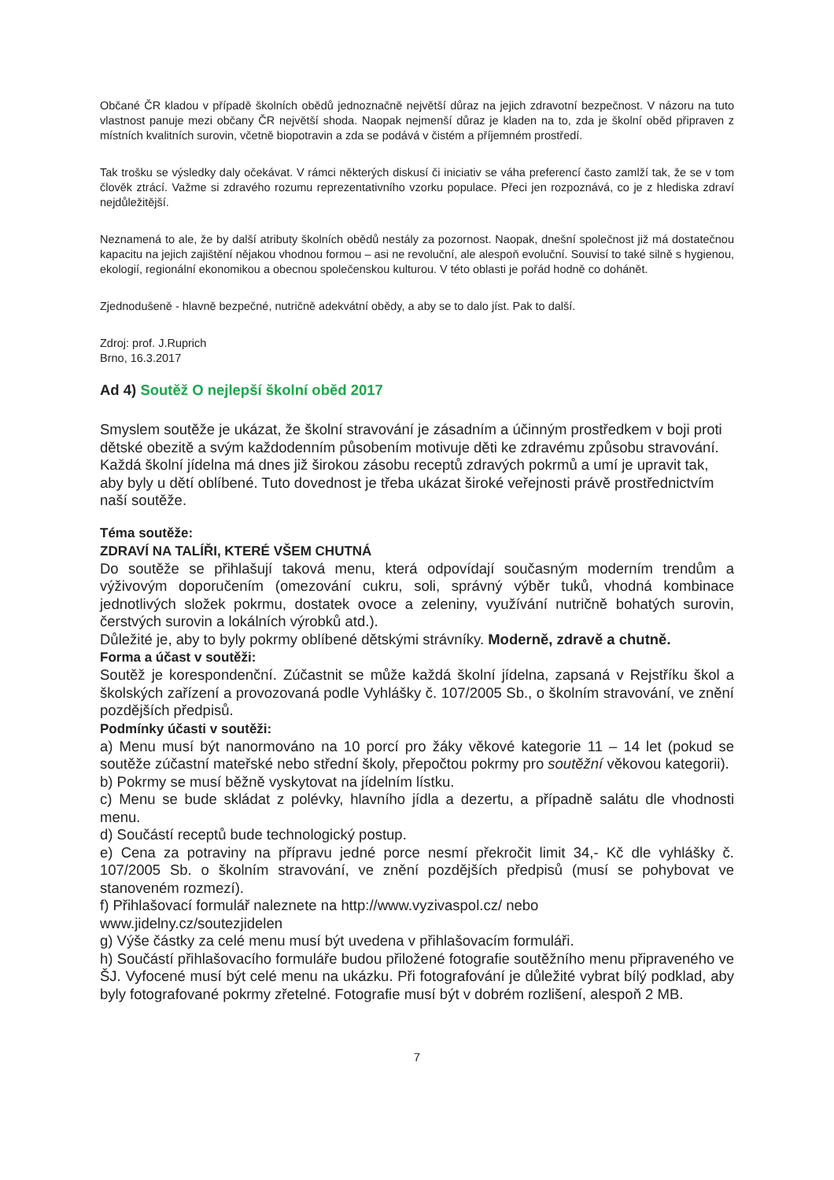Občané ČR kladou v případě školních obědů jednoznačně největší důraz na jejich zdravotní bezpečnost. V názoru na tuto vlastnost panuje mezi občany ČR největší shoda. Naopak nejmenší důraz je kladen na to, zda je školní oběd připraven z místních kvalitních surovin, včetně biopotravin a zda se podává v čistém a příjemném prostředí.
Tak trošku se výsledky daly očekávat. V rámci některých diskusí či iniciativ se váha preferencí často zamlží tak, že se v tom člověk ztrácí. Važme si zdravého rozumu reprezentativního vzorku populace. Přeci jen rozpoznává, co je z hlediska zdraví nejdůležitější.
Neznamená to ale, že by další atributy školních obědů nestály za pozornost. Naopak, dnešní společnost již má dostatečnou kapacitu na jejich zajištění nějakou vhodnou formou – asi ne revoluční, ale alespoň evoluční. Souvisí to také silně s hygienou, ekologií, regionální ekonomikou a obecnou společenskou kulturou. V této oblasti je pořád hodně co dohánět.
Zjednodušeně - hlavně bezpečné, nutričně adekvátní obědy, a aby se to dalo jíst. Pak to další.
Zdroj: prof. J.Ruprich
Brno, 16.3.2017
Ad 4) Soutěž O nejlepší školní oběd 2017
Smyslem soutěže je ukázat, že školní stravování je zásadním a účinným prostředkem v boji proti dětské obezitě a svým každodenním působením motivuje děti ke zdravému způsobu stravování. Každá školní jídelna má dnes již širokou zásobu receptů zdravých pokrmů a umí je upravit tak, aby byly u dětí oblíbené. Tuto dovednost je třeba ukázat široké veřejnosti právě prostřednictvím naší soutěže.
Téma soutěže:
ZDRAVÍ NA TALÍŘI, KTERÉ VŠEM CHUTNÁ
Do soutěže se přihlašují taková menu, která odpovídají současným moderním trendům a výživovým doporučením (omezování cukru, soli, správný výběr tuků, vhodná kombinace jednotlivých složek pokrmu, dostatek ovoce a zeleniny, využívání nutričně bohatých surovin, čerstvých surovin a lokálních výrobků atd.).
Důležité je, aby to byly pokrmy oblíbené dětskými strávníky. Moderně, zdravě a chutně.
Forma a účast v soutěži:
Soutěž je korespondenční. Zúčastnit se může každá školní jídelna, zapsaná v Rejstříku škol a školských zařízení a provozovaná podle Vyhlášky č. 107/2005 Sb., o školním stravování, ve znění pozdějších předpisů.
Podmínky účasti v soutěži:
a) Menu musí být nanormováno na 10 porcí pro žáky věkové kategorie 11 – 14 let (pokud se soutěže zúčastní mateřské nebo střední školy, přepočtou pokrmy pro soutěžní věkovou kategorii).
b) Pokrmy se musí běžně vyskytovat na jídelním lístku.
c) Menu se bude skládat z polévky, hlavního jídla a dezertu, a případně salátu dle vhodnosti menu.
d) Součástí receptů bude technologický postup.
e) Cena za potraviny na přípravu jedné porce nesmí překročit limit 34,- Kč dle vyhlášky č. 107/2005 Sb. o školním stravování, ve znění pozdějších předpisů (musí se pohybovat ve stanoveném rozmezí).
f) Přihlašovací formulář naleznete na http://www.vyzivaspol.cz/ nebo
www.jidelny.cz/soutezjidelen
g) Výše částky za celé menu musí být uvedena v přihlašovacím formuláři.
h) Součástí přihlašovacího formuláře budou přiložené fotografie soutěžního menu připraveného ve ŠJ. Vyfocené musí být celé menu na ukázku. Při fotografování je důležité vybrat bílý podklad, aby byly fotografované pokrmy zřetelné. Fotografie musí být v dobrém rozlišení, alespoň 2 MB.
7